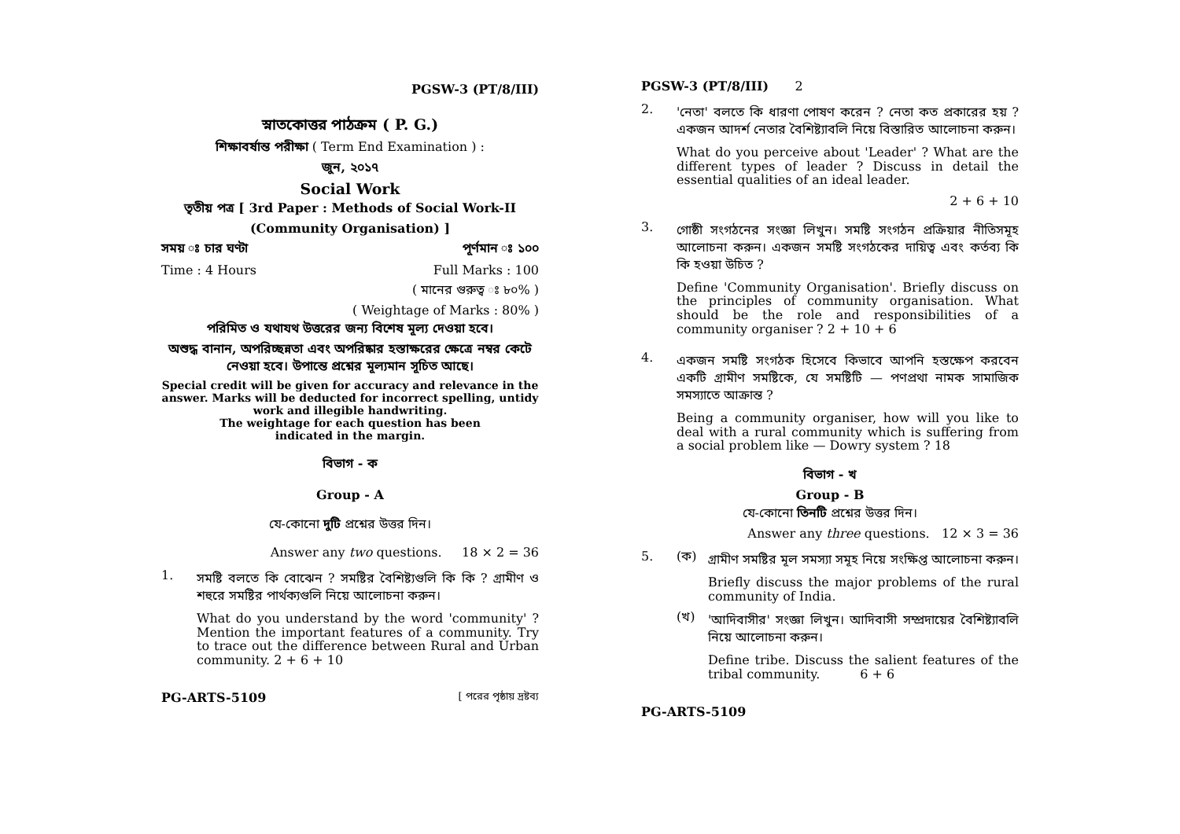PGSW-3 (PT/8/III)
স্নাতকোত্তর পাঠক্রম ( P. G.)
শিক্ষাবর্ষান্ত পরীক্ষা ( Term End Examination ) :
জুন, ২০১৭
Social Work
তৃতীয় পত্র [ 3rd Paper : Methods of Social Work-II
(Community Organisation) ]
সময় ঃ চার ঘণ্টা পূর্ণমান ঃ ১০০
Time : 4 Hours Full Marks : 100
( মানের গুরুত্ব ঃ ৮০% )
( Weightage of Marks : 80% )
পরিমিত ও যথাযথ উত্তরের জন্য বিশেষ মূল্য দেওয়া হবে।
অশুদ্ধ বানান, অপরিচ্ছন্নতা এবং অপরিষ্কার হস্তাক্ষরের ক্ষেত্রে নম্বর কেটে নেওয়া হবে। উপান্তে প্রশ্নের মূল্যমান সূচিত আছে।
Special credit will be given for accuracy and relevance in the answer. Marks will be deducted for incorrect spelling, untidy work and illegible handwriting.
The weightage for each question has been
indicated in the margin.
বিভাগ - ক
Group - A
যে-কোনো দুটি প্রশ্নের উত্তর দিন।
Answer any two questions. 18 × 2 = 36
1.
সমষ্টি বলতে কি বোঝেন ? সমষ্টির বৈশিষ্ট্যগুলি কি কি ? গ্রামীণ ও শহুরে সমষ্টির পার্থক্যগুলি নিয়ে আলোচনা করুন।
What do you understand by the word 'community' ? Mention the important features of a community. Try to trace out the difference between Rural and Urban community. 2 + 6 + 10
PG-ARTS-5109 [ পরের পৃষ্ঠায় দ্রষ্টব্য
PGSW-3 (PT/8/III) 2
2.
'নেতা' বলতে কি ধারণা পোষণ করেন ? নেতা কত প্রকারের হয় ? একজন আদর্শ নেতার বৈশিষ্ট্যাবলি নিয়ে বিস্তারিত আলোচনা করুন।
What do you perceive about 'Leader' ? What are the different types of leader ? Discuss in detail the essential qualities of an ideal leader.
2 + 6 + 10
3.
গোষ্ঠী সংগঠনের সংজ্ঞা লিখুন। সমষ্টি সংগঠন প্রক্রিয়ার নীতিসমূহ আলোচনা করুন। একজন সমষ্টি সংগঠকের দায়িত্ব এবং কর্তব্য কি কি হওয়া উচিত ?
Define 'Community Organisation'. Briefly discuss on the principles of community organisation. What should be the role and responsibilities of a community organiser ? 2 + 10 + 6
4.
একজন সমষ্টি সংগঠক হিসেবে কিভাবে আপনি হস্তক্ষেপ করবেন একটি গ্রামীণ সমষ্টিকে, যে সমষ্টিটি — পণপ্রথা নামক সামাজিক সমস্যাতে আক্রান্ত ?
Being a community organiser, how will you like to deal with a rural community which is suffering from a social problem like — Dowry system ? 18
বিভাগ - খ
Group - B
যে-কোনো তিনটি প্রশ্নের উত্তর দিন।
Answer any three questions. 12 × 3 = 36
5. (ক)
গ্রামীণ সমষ্টির মূল সমস্যা সমূহ নিয়ে সংক্ষিপ্ত আলোচনা করুন।
Briefly discuss the major problems of the rural community of India.
(খ)
'আদিবাসীর' সংজ্ঞা লিখুন। আদিবাসী সম্প্রদায়ের বৈশিষ্ট্যাবলি নিয়ে আলোচনা করুন।
Define tribe. Discuss the salient features of the tribal community. 6 + 6
PG-ARTS-5109